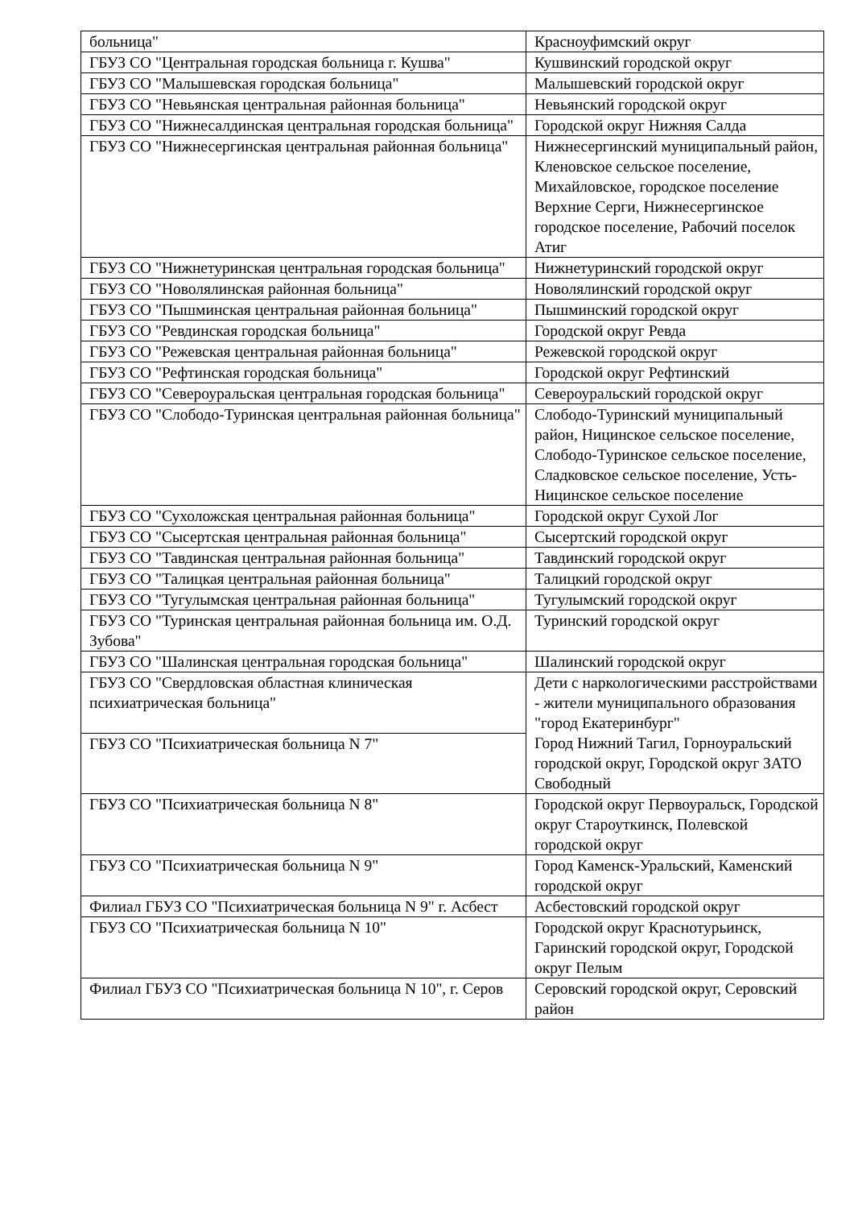| больница" | Красноуфимский округ |
| ГБУЗ СО "Центральная городская больница г. Кушва" | Кушвинский городской округ |
| ГБУЗ СО "Малышевская городская больница" | Малышевский городской округ |
| ГБУЗ СО "Невьянская центральная районная больница" | Невьянский городской округ |
| ГБУЗ СО "Нижнесалдинская центральная городская больница" | Городской округ Нижняя Салда |
| ГБУЗ СО "Нижнесергинская центральная районная больница" | Нижнесергинский муниципальный район, Кленовское сельское поселение, Михайловское, городское поселение Верхние Серги, Нижнесергинское городское поселение, Рабочий поселок Атиг |
| ГБУЗ СО "Нижнетуринская центральная городская больница" | Нижнетуринский городской округ |
| ГБУЗ СО "Новолялинская районная больница" | Новолялинский городской округ |
| ГБУЗ СО "Пышминская центральная районная больница" | Пышминский городской округ |
| ГБУЗ СО "Ревдинская городская больница" | Городской округ Ревда |
| ГБУЗ СО "Режевская центральная районная больница" | Режевской городской округ |
| ГБУЗ СО "Рефтинская городская больница" | Городской округ Рефтинский |
| ГБУЗ СО "Североуральская центральная городская больница" | Североуральский городской округ |
| ГБУЗ СО "Слободо-Туринская центральная районная больница" | Слободо-Туринский муниципальный район, Ницинское сельское поселение, Слободо-Туринское сельское поселение, Сладковское сельское поселение, Усть-Ницинское сельское поселение |
| ГБУЗ СО "Сухоложская центральная районная больница" | Городской округ Сухой Лог |
| ГБУЗ СО "Сысертская центральная районная больница" | Сысертский городской округ |
| ГБУЗ СО "Тавдинская центральная районная больница" | Тавдинский городской округ |
| ГБУЗ СО "Талицкая центральная районная больница" | Талицкий городской округ |
| ГБУЗ СО "Тугулымская центральная районная больница" | Тугулымский городской округ |
| ГБУЗ СО "Туринская центральная районная больница им. О.Д. Зубова" | Туринский городской округ |
| ГБУЗ СО "Шалинская центральная городская больница" | Шалинский городской округ |
| ГБУЗ СО "Свердловская областная клиническая психиатрическая больница" | Дети с наркологическими расстройствами - жители муниципального образования "город Екатеринбург" |
| ГБУЗ СО "Психиатрическая больница N 7" | Город Нижний Тагил, Горноуральский городской округ, Городской округ ЗАТО Свободный |
| ГБУЗ СО "Психиатрическая больница N 8" | Городской округ Первоуральск, Городской округ Староуткинск, Полевской городской округ |
| ГБУЗ СО "Психиатрическая больница N 9" | Город Каменск-Уральский, Каменский городской округ |
| Филиал ГБУЗ СО "Психиатрическая больница N 9" г. Асбест | Асбестовский городской округ |
| ГБУЗ СО "Психиатрическая больница N 10" | Городской округ Краснотурьинск, Гаринский городской округ, Городской округ Пелым |
| Филиал ГБУЗ СО "Психиатрическая больница N 10", г. Серов | Серовский городской округ, Серовский район |